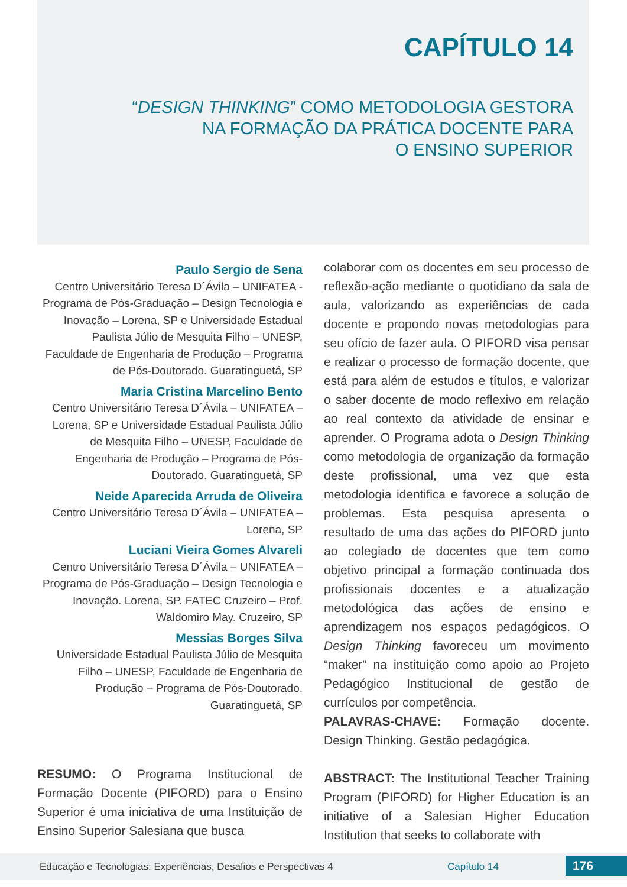CAPÍTULO 14
“DESIGN THINKING” COMO METODOLOGIA GESTORA
NA FORMAÇÃO DA PRÁTICA DOCENTE PARA
O ENSINO SUPERIOR
Paulo Sergio de Sena
Centro Universitário Teresa D´Ávila – UNIFATEA - Programa de Pós-Graduação – Design Tecnologia e Inovação – Lorena, SP e Universidade Estadual Paulista Júlio de Mesquita Filho – UNESP, Faculdade de Engenharia de Produção – Programa de Pós-Doutorado. Guaratinguetá, SP
Maria Cristina Marcelino Bento
Centro Universitário Teresa D´Ávila – UNIFATEA – Lorena, SP e Universidade Estadual Paulista Júlio de Mesquita Filho – UNESP, Faculdade de Engenharia de Produção – Programa de Pós-Doutorado. Guaratinguetá, SP
Neide Aparecida Arruda de Oliveira
Centro Universitário Teresa D´Ávila – UNIFATEA – Lorena, SP
Luciani Vieira Gomes Alvareli
Centro Universitário Teresa D´Ávila – UNIFATEA – Programa de Pós-Graduação – Design Tecnologia e Inovação. Lorena, SP. FATEC Cruzeiro – Prof. Waldomiro May. Cruzeiro, SP
Messias Borges Silva
Universidade Estadual Paulista Júlio de Mesquita Filho – UNESP, Faculdade de Engenharia de Produção – Programa de Pós-Doutorado. Guaratinguetá, SP
RESUMO: O Programa Institucional de Formação Docente (PIFORD) para o Ensino Superior é uma iniciativa de uma Instituição de Ensino Superior Salesiana que busca
colaborar com os docentes em seu processo de reflexão-ação mediante o quotidiano da sala de aula, valorizando as experiências de cada docente e propondo novas metodologias para seu ofício de fazer aula. O PIFORD visa pensar e realizar o processo de formação docente, que está para além de estudos e títulos, e valorizar o saber docente de modo reflexivo em relação ao real contexto da atividade de ensinar e aprender. O Programa adota o Design Thinking como metodologia de organização da formação deste profissional, uma vez que esta metodologia identifica e favorece a solução de problemas. Esta pesquisa apresenta o resultado de uma das ações do PIFORD junto ao colegiado de docentes que tem como objetivo principal a formação continuada dos profissionais docentes e a atualização metodológica das ações de ensino e aprendizagem nos espaços pedagógicos. O Design Thinking favoreceu um movimento “maker” na instituição como apoio ao Projeto Pedagógico Institucional de gestão de currículos por competência.
PALAVRAS-CHAVE: Formação docente. Design Thinking. Gestão pedagógica.
ABSTRACT: The Institutional Teacher Training Program (PIFORD) for Higher Education is an initiative of a Salesian Higher Education Institution that seeks to collaborate with
Educação e Tecnologias: Experiências, Desafios e Perspectivas 4 Capítulo 14 176